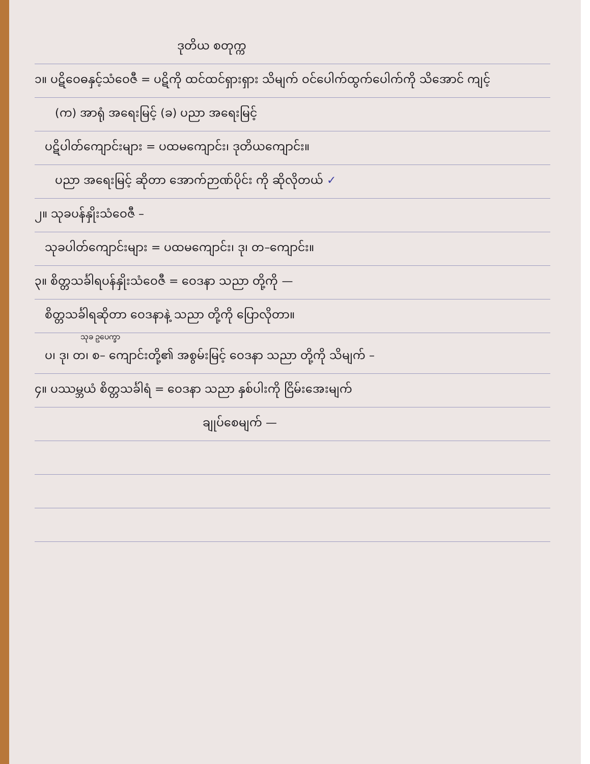ဒုတိယ စတုက္က
၁။ ပဋိဝေဓနှင့်သံဝေဇီ = ပဋိကို ထင်ထင်ရှားရှား သိမျက် ဝင်ပေါက်ထွက်ပေါက်ကို သိအောင် ကျင့်
(က) အာရုံ အရေးမြင့် (ခ) ပညာ အရေးမြင့်
ပဋိပါတ်ကျောင်းများ = ပထမကျောင်း၊ ဒုတိယကျောင်း။
ပညာ အရေးမြင့် ဆိုတာ အောက်ဉာဏ်ပိုင်း ကို ဆိုလိုတယ် ✓
၂။ သုခပန်နှိုးသံဝေဇီ –
သုခပါတ်ကျောင်းများ = ပထမကျောင်း၊ ဒု၊ တ–ကျောင်း။
၃။ စိတ္တသင်္ခါရပန်နှိုးသံဝေဇီ = ဝေဒနာ သညာ တို့ကို —
စိတ္တသင်္ခါရဆိုတာ ဝေဒနာနဲ့ သညာ တို့ကို ပြောလိုတာ။
သုခ ဥပေက္ခာ
ပ၊ ဒု၊ တ၊ စ– ကျောင်းတို့၏ အစွမ်းမြင့် ဝေဒနာ သညာ တို့ကို သိမျက် –
၄။ ပဿမ္ဘယံ စိတ္တသင်္ခါရံ = ဝေဒနာ သညာ နှစ်ပါးကို ငြိမ်းအေးမျက်
ချုပ်စေမျက် —